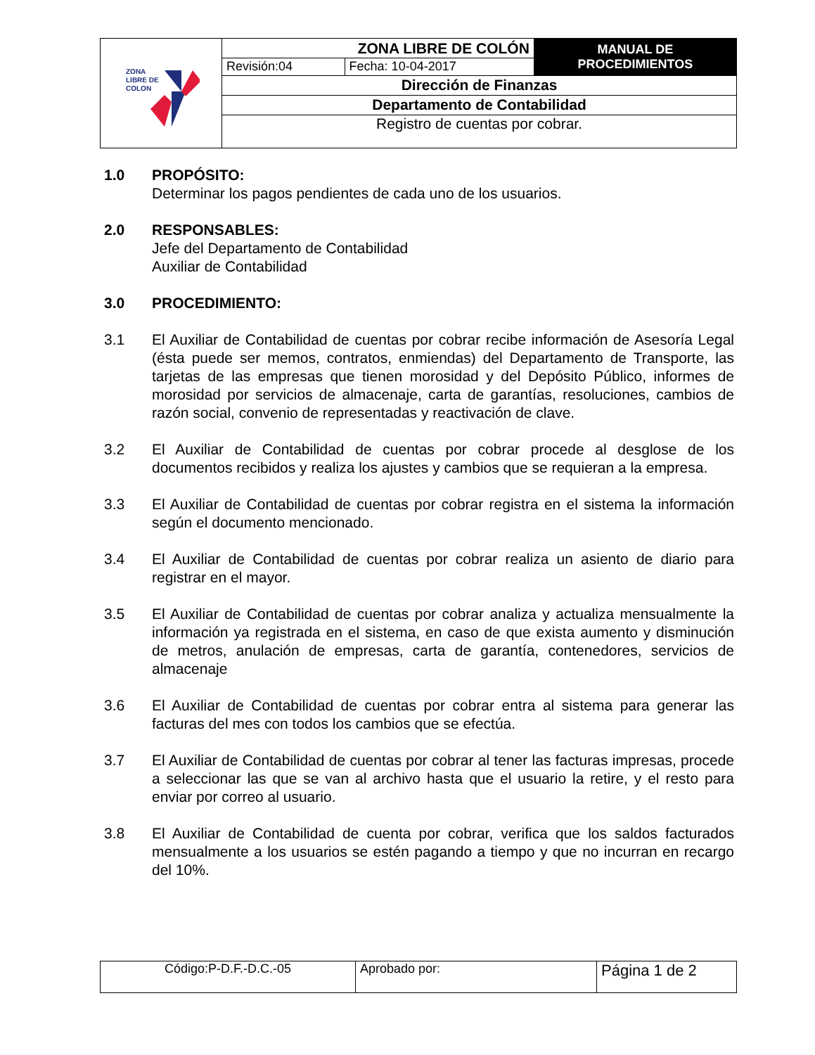| ZONA LIBRE DE COLON | ZONA LIBRE DE COLÓN | | MANUAL DE PROCEDIMIENTOS |
| | Revisión:04 | Fecha: 10-04-2017 | |
| | Dirección de Finanzas | | |
| | Departamento de Contabilidad | | |
| | Registro de cuentas por cobrar. | | |
1.0 PROPÓSITO:
Determinar los pagos pendientes de cada uno de los usuarios.
2.0 RESPONSABLES:
Jefe del Departamento de Contabilidad
Auxiliar de Contabilidad
3.0 PROCEDIMIENTO:
3.1 El Auxiliar de Contabilidad de cuentas por cobrar recibe información de Asesoría Legal (ésta puede ser memos, contratos, enmiendas) del Departamento de Transporte, las tarjetas de las empresas que tienen morosidad y del Depósito Público, informes de morosidad por servicios de almacenaje, carta de garantías, resoluciones, cambios de razón social, convenio de representadas y reactivación de clave.
3.2 El Auxiliar de Contabilidad de cuentas por cobrar procede al desglose de los documentos recibidos y realiza los ajustes y cambios que se requieran a la empresa.
3.3 El Auxiliar de Contabilidad de cuentas por cobrar registra en el sistema la información según el documento mencionado.
3.4 El Auxiliar de Contabilidad de cuentas por cobrar realiza un asiento de diario para registrar en el mayor.
3.5 El Auxiliar de Contabilidad de cuentas por cobrar analiza y actualiza mensualmente la información ya registrada en el sistema, en caso de que exista aumento y disminución de metros, anulación de empresas, carta de garantía, contenedores, servicios de almacenaje
3.6 El Auxiliar de Contabilidad de cuentas por cobrar entra al sistema para generar las facturas del mes con todos los cambios que se efectúa.
3.7 El Auxiliar de Contabilidad de cuentas por cobrar al tener las facturas impresas, procede a seleccionar las que se van al archivo hasta que el usuario la retire, y el resto para enviar por correo al usuario.
3.8 El Auxiliar de Contabilidad de cuenta por cobrar, verifica que los saldos facturados mensualmente a los usuarios se estén pagando a tiempo y que no incurran en recargo del 10%.
| Código:P-D.F.-D.C.-05 | Aprobado por: | Página 1 de 2 |